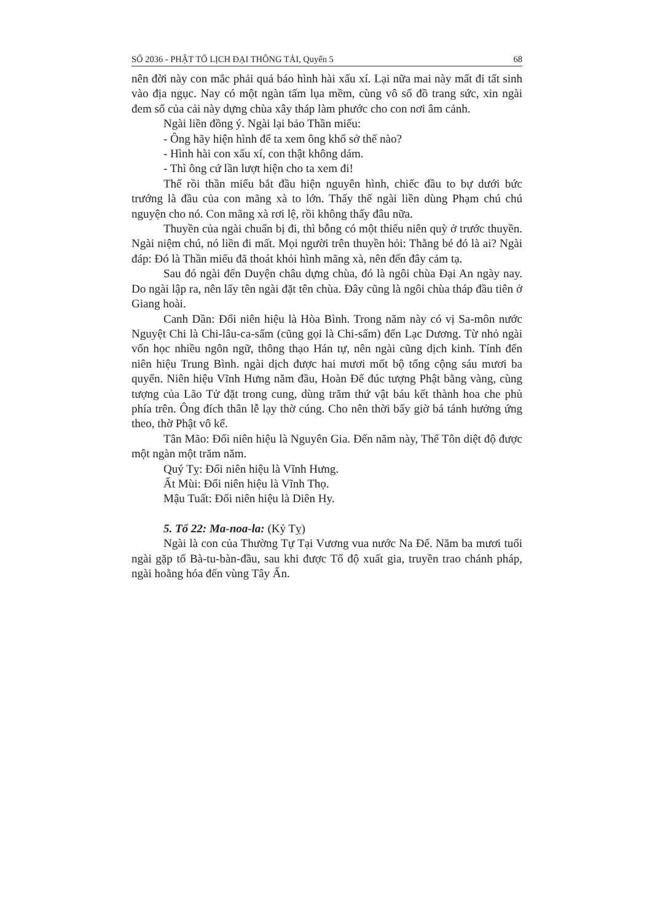SỐ 2036 - PHẬT TỔ LỊCH ĐẠI THÔNG TẢI, Quyển 5 68
nên đời này con mắc phải quả báo hình hài xấu xí. Lại nữa mai này mất đi tất sinh vào địa ngục. Nay có một ngàn tấm lụa mềm, cùng vô số đồ trang sức, xin ngài đem số của cải này dựng chùa xây tháp làm phước cho con nơi âm cảnh.
Ngài liền đồng ý. Ngài lại bảo Thần miếu:
- Ông hãy hiện hình để ta xem ông khổ sở thế nào?
- Hình hài con xấu xí, con thật không dám.
- Thì ông cứ lần lượt hiện cho ta xem đi!
Thế rồi thần miếu bắt đầu hiện nguyên hình, chiếc đầu to bự dưới bức trướng là đầu của con mãng xà to lớn. Thấy thế ngài liền dùng Phạm chú chú nguyện cho nó. Con mãng xà rơi lệ, rồi không thấy đâu nữa.
Thuyền của ngài chuẩn bị đi, thì bỗng có một thiếu niên quỳ ở trước thuyền. Ngài niệm chú, nó liền đi mất. Mọi người trên thuyền hỏi: Thằng bé đó là ai? Ngài đáp: Đó là Thần miếu đã thoát khỏi hình mãng xà, nên đến đây cảm tạ.
Sau đó ngài đến Duyện châu dựng chùa, đó là ngôi chùa Đại An ngày nay. Do ngài lập ra, nên lấy tên ngài đặt tên chùa. Đây cũng là ngôi chùa tháp đầu tiên ở Giang hoài.
Canh Dần: Đổi niên hiệu là Hòa Bình. Trong năm này có vị Sa-môn nước Nguyệt Chi là Chi-lâu-ca-sấm (cũng gọi là Chi-sấm) đến Lạc Dương. Từ nhỏ ngài vốn học nhiều ngôn ngữ, thông thạo Hán tự, nên ngài cũng dịch kinh. Tính đến niên hiệu Trung Bình. ngài dịch được hai mươi mốt bộ tổng cộng sáu mươi ba quyển. Niên hiệu Vĩnh Hưng năm đầu, Hoàn Đế đúc tượng Phật bằng vàng, cùng tượng của Lão Tử đặt trong cung, dùng trăm thứ vật báu kết thành hoa che phủ phía trên. Ông đích thân lễ lạy thờ cúng. Cho nên thời bấy giờ bá tánh hưởng ứng theo, thờ Phật vô kể.
Tân Mão: Đổi niên hiệu là Nguyên Gia. Đến năm này, Thế Tôn diệt độ được một ngàn một trăm năm.
Quý Tỵ: Đổi niên hiệu là Vĩnh Hưng.
Ất Mùi: Đổi niên hiệu là Vĩnh Thọ.
Mậu Tuất: Đổi niên hiệu là Diên Hy.
5. Tổ 22: Ma-noa-la: (Kỷ Tỵ)
Ngài là con của Thường Tự Tại Vương vua nước Na Đế. Năm ba mươi tuổi ngài gặp tổ Bà-tu-bàn-đầu, sau khi được Tổ độ xuất gia, truyền trao chánh pháp, ngài hoằng hóa đến vùng Tây Ấn.